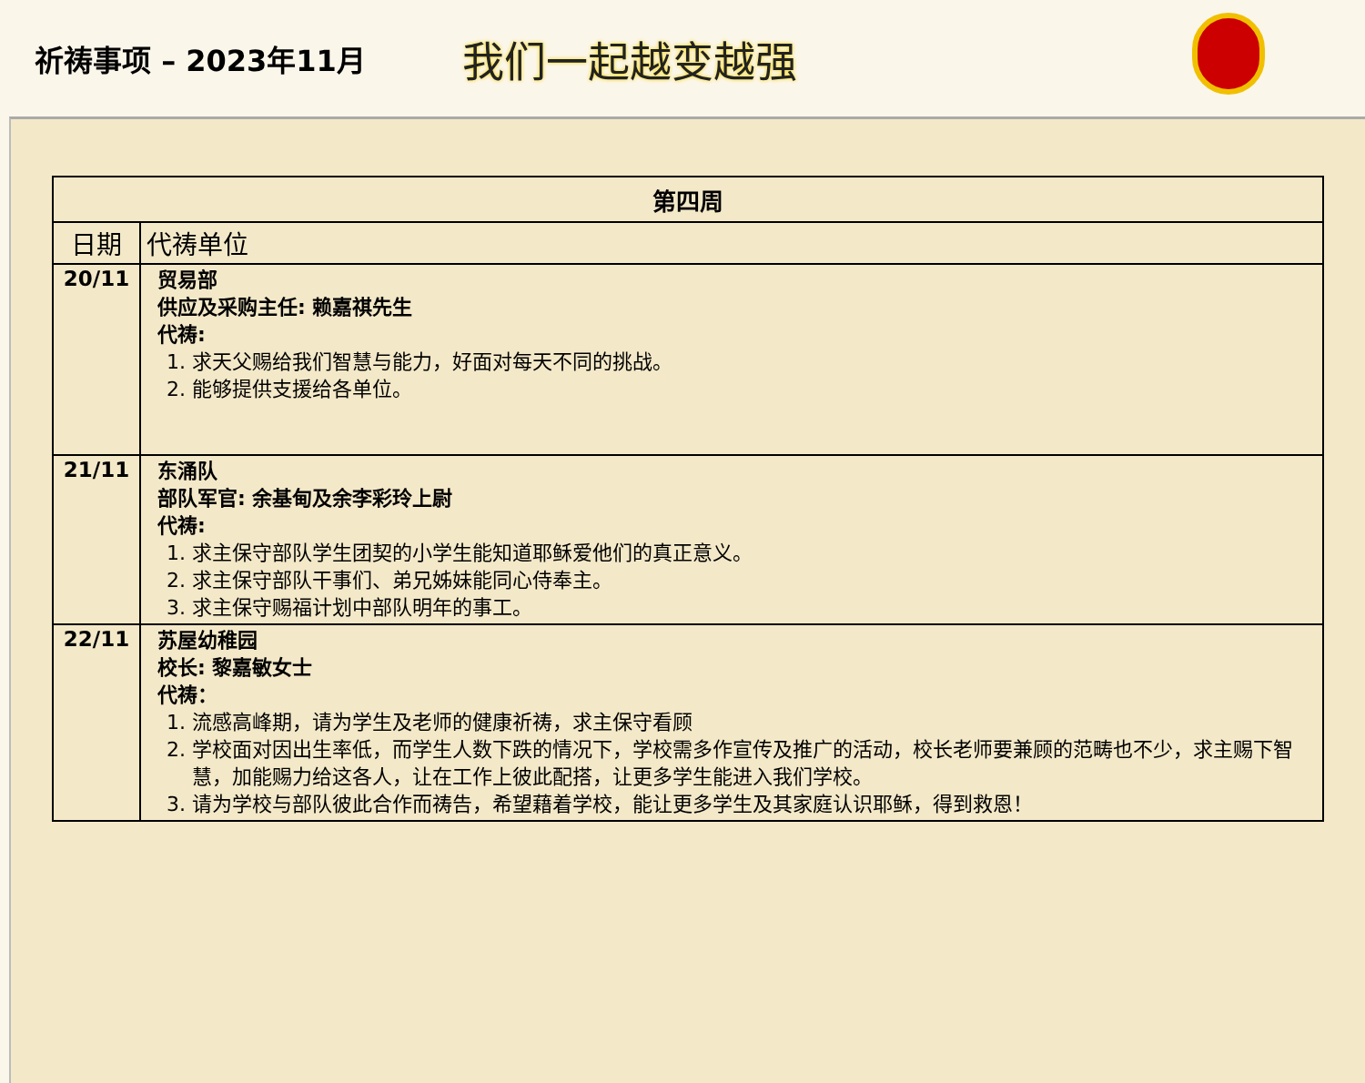祈祷事项 – 2023年11月
我们一起越变越强
| 第四周 | |
| --- | --- |
| 日期 | 代祷单位 |
| 20/11 | 贸易部 供应及采购主任: 赖嘉祺先生 代祷: 1. 求天父赐给我们智慧与能力，好面对每天不同的挑战。 2. 能够提供支援给各单位。 |
| 21/11 | 东涌队 部队军官: 余基甸及余李彩玲上尉 代祷: 1. 求主保守部队学生团契的小学生能知道耶稣爱他们的真正意义。 2. 求主保守部队干事们、弟兄姊妹能同心侍奉主。 3. 求主保守赐福计划中部队明年的事工。 |
| 22/11 | 苏屋幼稚园 校长: 黎嘉敏女士 代祷： 1. 流感高峰期，请为学生及老师的健康祈祷，求主保守看顾 2. 学校面对因出生率低，而学生人数下跌的情况下，学校需多作宣传及推广的活动，校长老师要兼顾的范畴也不少，求主赐下智慧，加能赐力给这各人，让在工作上彼此配搭，让更多学生能进入我们学校。 3. 请为学校与部队彼此合作而祷告，希望藉着学校，能让更多学生及其家庭认识耶稣，得到救恩！ |